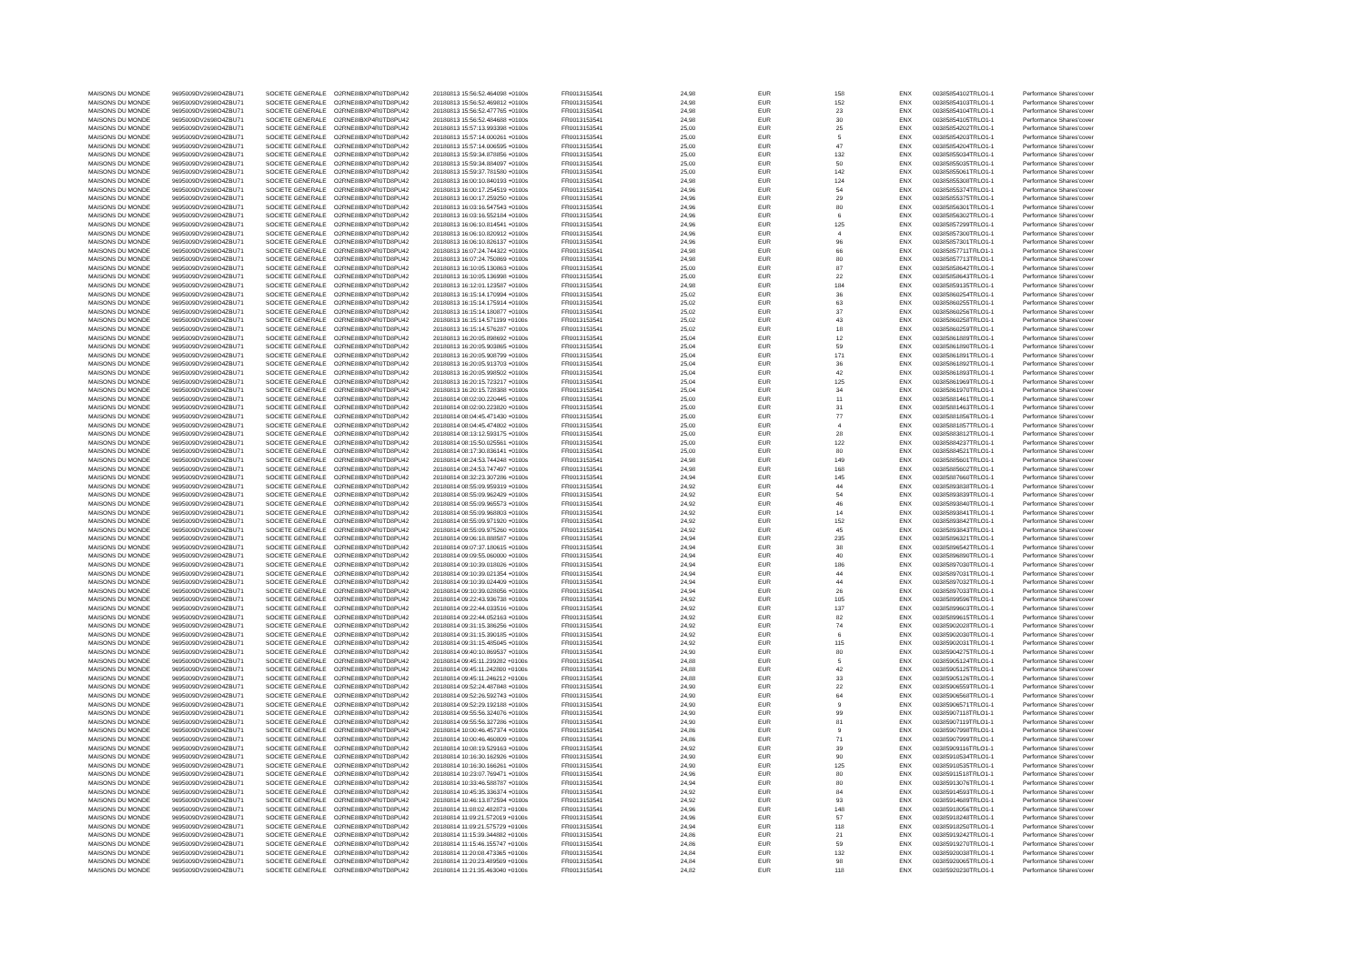| MAISONS DU MONDE | 9695009DV2698O4ZBU71 | SOCIETE GENERALE | O2RNE8IBXP4R0TD8PU42 | 20180813 15:56:52.464098 +0100s | FR0013153541 | 24,98 | EUR | 158 | ENX | 00385854102TRLO1-1 | Performance Shares'cover |
| MAISONS DU MONDE | 9695009DV2698O4ZBU71 | SOCIETE GENERALE | O2RNE8IBXP4R0TD8PU42 | 20180813 15:56:52.469812 +0100s | FR0013153541 | 24,98 | EUR | 152 | ENX | 00385854103TRLO1-1 | Performance Shares'cover |
| MAISONS DU MONDE | 9695009DV2698O4ZBU71 | SOCIETE GENERALE | O2RNE8IBXP4R0TD8PU42 | 20180813 15:56:52.477765 +0100s | FR0013153541 | 24,98 | EUR | 23 | ENX | 00385854104TRLO1-1 | Performance Shares'cover |
| MAISONS DU MONDE | 9695009DV2698O4ZBU71 | SOCIETE GENERALE | O2RNE8IBXP4R0TD8PU42 | 20180813 15:56:52.484688 +0100s | FR0013153541 | 24,98 | EUR | 30 | ENX | 00385854105TRLO1-1 | Performance Shares'cover |
| MAISONS DU MONDE | 9695009DV2698O4ZBU71 | SOCIETE GENERALE | O2RNE8IBXP4R0TD8PU42 | 20180813 15:57:13.993398 +0100s | FR0013153541 | 25,00 | EUR | 25 | ENX | 00385854202TRLO1-1 | Performance Shares'cover |
| MAISONS DU MONDE | 9695009DV2698O4ZBU71 | SOCIETE GENERALE | O2RNE8IBXP4R0TD8PU42 | 20180813 15:57:14.000261 +0100s | FR0013153541 | 25,00 | EUR | 5 | ENX | 00385854203TRLO1-1 | Performance Shares'cover |
| MAISONS DU MONDE | 9695009DV2698O4ZBU71 | SOCIETE GENERALE | O2RNE8IBXP4R0TD8PU42 | 20180813 15:57:14.006595 +0100s | FR0013153541 | 25,00 | EUR | 47 | ENX | 00385854204TRLO1-1 | Performance Shares'cover |
| MAISONS DU MONDE | 9695009DV2698O4ZBU71 | SOCIETE GENERALE | O2RNE8IBXP4R0TD8PU42 | 20180813 15:59:34.878856 +0100s | FR0013153541 | 25,00 | EUR | 132 | ENX | 00385855034TRLO1-1 | Performance Shares'cover |
| MAISONS DU MONDE | 9695009DV2698O4ZBU71 | SOCIETE GENERALE | O2RNE8IBXP4R0TD8PU42 | 20180813 15:59:34.884097 +0100s | FR0013153541 | 25,00 | EUR | 50 | ENX | 00385855035TRLO1-1 | Performance Shares'cover |
| MAISONS DU MONDE | 9695009DV2698O4ZBU71 | SOCIETE GENERALE | O2RNE8IBXP4R0TD8PU42 | 20180813 15:59:37.781580 +0100s | FR0013153541 | 25,00 | EUR | 142 | ENX | 00385855061TRLO1-1 | Performance Shares'cover |
| MAISONS DU MONDE | 9695009DV2698O4ZBU71 | SOCIETE GENERALE | O2RNE8IBXP4R0TD8PU42 | 20180813 16:00:10.840193 +0100s | FR0013153541 | 24,98 | EUR | 124 | ENX | 00385855308TRLO1-1 | Performance Shares'cover |
| MAISONS DU MONDE | 9695009DV2698O4ZBU71 | SOCIETE GENERALE | O2RNE8IBXP4R0TD8PU42 | 20180813 16:00:17.254519 +0100s | FR0013153541 | 24,96 | EUR | 54 | ENX | 00385855374TRLO1-1 | Performance Shares'cover |
| MAISONS DU MONDE | 9695009DV2698O4ZBU71 | SOCIETE GENERALE | O2RNE8IBXP4R0TD8PU42 | 20180813 16:00:17.259250 +0100s | FR0013153541 | 24,96 | EUR | 29 | ENX | 00385855375TRLO1-1 | Performance Shares'cover |
| MAISONS DU MONDE | 9695009DV2698O4ZBU71 | SOCIETE GENERALE | O2RNE8IBXP4R0TD8PU42 | 20180813 16:03:16.547543 +0100s | FR0013153541 | 24,96 | EUR | 80 | ENX | 00385856301TRLO1-1 | Performance Shares'cover |
| MAISONS DU MONDE | 9695009DV2698O4ZBU71 | SOCIETE GENERALE | O2RNE8IBXP4R0TD8PU42 | 20180813 16:03:16.552184 +0100s | FR0013153541 | 24,96 | EUR | 6 | ENX | 00385856302TRLO1-1 | Performance Shares'cover |
| MAISONS DU MONDE | 9695009DV2698O4ZBU71 | SOCIETE GENERALE | O2RNE8IBXP4R0TD8PU42 | 20180813 16:06:10.814541 +0100s | FR0013153541 | 24,96 | EUR | 125 | ENX | 00385857299TRLO1-1 | Performance Shares'cover |
| MAISONS DU MONDE | 9695009DV2698O4ZBU71 | SOCIETE GENERALE | O2RNE8IBXP4R0TD8PU42 | 20180813 16:06:10.820912 +0100s | FR0013153541 | 24,96 | EUR | 4 | ENX | 00385857300TRLO1-1 | Performance Shares'cover |
| MAISONS DU MONDE | 9695009DV2698O4ZBU71 | SOCIETE GENERALE | O2RNE8IBXP4R0TD8PU42 | 20180813 16:06:10.826137 +0100s | FR0013153541 | 24,96 | EUR | 96 | ENX | 00385857301TRLO1-1 | Performance Shares'cover |
| MAISONS DU MONDE | 9695009DV2698O4ZBU71 | SOCIETE GENERALE | O2RNE8IBXP4R0TD8PU42 | 20180813 16:07:24.744322 +0100s | FR0013153541 | 24,98 | EUR | 66 | ENX | 00385857711TRLO1-1 | Performance Shares'cover |
| MAISONS DU MONDE | 9695009DV2698O4ZBU71 | SOCIETE GENERALE | O2RNE8IBXP4R0TD8PU42 | 20180813 16:07:24.750869 +0100s | FR0013153541 | 24,98 | EUR | 80 | ENX | 00385857713TRLO1-1 | Performance Shares'cover |
| MAISONS DU MONDE | 9695009DV2698O4ZBU71 | SOCIETE GENERALE | O2RNE8IBXP4R0TD8PU42 | 20180813 16:10:05.130863 +0100s | FR0013153541 | 25,00 | EUR | 87 | ENX | 00385858642TRLO1-1 | Performance Shares'cover |
| MAISONS DU MONDE | 9695009DV2698O4ZBU71 | SOCIETE GENERALE | O2RNE8IBXP4R0TD8PU42 | 20180813 16:10:05.136998 +0100s | FR0013153541 | 25,00 | EUR | 22 | ENX | 00385858643TRLO1-1 | Performance Shares'cover |
| MAISONS DU MONDE | 9695009DV2698O4ZBU71 | SOCIETE GENERALE | O2RNE8IBXP4R0TD8PU42 | 20180813 16:12:01.123587 +0100s | FR0013153541 | 24,98 | EUR | 184 | ENX | 00385859135TRLO1-1 | Performance Shares'cover |
| MAISONS DU MONDE | 9695009DV2698O4ZBU71 | SOCIETE GENERALE | O2RNE8IBXP4R0TD8PU42 | 20180813 16:15:14.170994 +0100s | FR0013153541 | 25,02 | EUR | 36 | ENX | 00385860254TRLO1-1 | Performance Shares'cover |
| MAISONS DU MONDE | 9695009DV2698O4ZBU71 | SOCIETE GENERALE | O2RNE8IBXP4R0TD8PU42 | 20180813 16:15:14.175914 +0100s | FR0013153541 | 25,02 | EUR | 63 | ENX | 00385860255TRLO1-1 | Performance Shares'cover |
| MAISONS DU MONDE | 9695009DV2698O4ZBU71 | SOCIETE GENERALE | O2RNE8IBXP4R0TD8PU42 | 20180813 16:15:14.180877 +0100s | FR0013153541 | 25,02 | EUR | 37 | ENX | 00385860256TRLO1-1 | Performance Shares'cover |
| MAISONS DU MONDE | 9695009DV2698O4ZBU71 | SOCIETE GENERALE | O2RNE8IBXP4R0TD8PU42 | 20180813 16:15:14.571199 +0100s | FR0013153541 | 25,02 | EUR | 43 | ENX | 00385860258TRLO1-1 | Performance Shares'cover |
| MAISONS DU MONDE | 9695009DV2698O4ZBU71 | SOCIETE GENERALE | O2RNE8IBXP4R0TD8PU42 | 20180813 16:15:14.576287 +0100s | FR0013153541 | 25,02 | EUR | 18 | ENX | 00385860259TRLO1-1 | Performance Shares'cover |
| MAISONS DU MONDE | 9695009DV2698O4ZBU71 | SOCIETE GENERALE | O2RNE8IBXP4R0TD8PU42 | 20180813 16:20:05.898692 +0100s | FR0013153541 | 25,04 | EUR | 12 | ENX | 00385861889TRLO1-1 | Performance Shares'cover |
| MAISONS DU MONDE | 9695009DV2698O4ZBU71 | SOCIETE GENERALE | O2RNE8IBXP4R0TD8PU42 | 20180813 16:20:05.903865 +0100s | FR0013153541 | 25,04 | EUR | 59 | ENX | 00385861890TRLO1-1 | Performance Shares'cover |
| MAISONS DU MONDE | 9695009DV2698O4ZBU71 | SOCIETE GENERALE | O2RNE8IBXP4R0TD8PU42 | 20180813 16:20:05.908799 +0100s | FR0013153541 | 25,04 | EUR | 171 | ENX | 00385861891TRLO1-1 | Performance Shares'cover |
| MAISONS DU MONDE | 9695009DV2698O4ZBU71 | SOCIETE GENERALE | O2RNE8IBXP4R0TD8PU42 | 20180813 16:20:05.913703 +0100s | FR0013153541 | 25,04 | EUR | 36 | ENX | 00385861892TRLO1-1 | Performance Shares'cover |
| MAISONS DU MONDE | 9695009DV2698O4ZBU71 | SOCIETE GENERALE | O2RNE8IBXP4R0TD8PU42 | 20180813 16:20:05.998502 +0100s | FR0013153541 | 25,04 | EUR | 42 | ENX | 00385861893TRLO1-1 | Performance Shares'cover |
| MAISONS DU MONDE | 9695009DV2698O4ZBU71 | SOCIETE GENERALE | O2RNE8IBXP4R0TD8PU42 | 20180813 16:20:15.723217 +0100s | FR0013153541 | 25,04 | EUR | 125 | ENX | 00385861969TRLO1-1 | Performance Shares'cover |
| MAISONS DU MONDE | 9695009DV2698O4ZBU71 | SOCIETE GENERALE | O2RNE8IBXP4R0TD8PU42 | 20180813 16:20:15.728388 +0100s | FR0013153541 | 25,04 | EUR | 34 | ENX | 00385861970TRLO1-1 | Performance Shares'cover |
| MAISONS DU MONDE | 9695009DV2698O4ZBU71 | SOCIETE GENERALE | O2RNE8IBXP4R0TD8PU42 | 20180814 08:02:00.220445 +0100s | FR0013153541 | 25,00 | EUR | 11 | ENX | 00385881461TRLO1-1 | Performance Shares'cover |
| MAISONS DU MONDE | 9695009DV2698O4ZBU71 | SOCIETE GENERALE | O2RNE8IBXP4R0TD8PU42 | 20180814 08:02:00.223820 +0100s | FR0013153541 | 25,00 | EUR | 31 | ENX | 00385881463TRLO1-1 | Performance Shares'cover |
| MAISONS DU MONDE | 9695009DV2698O4ZBU71 | SOCIETE GENERALE | O2RNE8IBXP4R0TD8PU42 | 20180814 08:04:45.471430 +0100s | FR0013153541 | 25,00 | EUR | 77 | ENX | 00385881856TRLO1-1 | Performance Shares'cover |
| MAISONS DU MONDE | 9695009DV2698O4ZBU71 | SOCIETE GENERALE | O2RNE8IBXP4R0TD8PU42 | 20180814 08:04:45.474802 +0100s | FR0013153541 | 25,00 | EUR | 4 | ENX | 00385881857TRLO1-1 | Performance Shares'cover |
| MAISONS DU MONDE | 9695009DV2698O4ZBU71 | SOCIETE GENERALE | O2RNE8IBXP4R0TD8PU42 | 20180814 08:13:12.593175 +0100s | FR0013153541 | 25,00 | EUR | 28 | ENX | 00385883812TRLO1-1 | Performance Shares'cover |
| MAISONS DU MONDE | 9695009DV2698O4ZBU71 | SOCIETE GENERALE | O2RNE8IBXP4R0TD8PU42 | 20180814 08:15:50.025561 +0100s | FR0013153541 | 25,00 | EUR | 122 | ENX | 00385884237TRLO1-1 | Performance Shares'cover |
| MAISONS DU MONDE | 9695009DV2698O4ZBU71 | SOCIETE GENERALE | O2RNE8IBXP4R0TD8PU42 | 20180814 08:17:30.836141 +0100s | FR0013153541 | 25,00 | EUR | 80 | ENX | 00385884521TRLO1-1 | Performance Shares'cover |
| MAISONS DU MONDE | 9695009DV2698O4ZBU71 | SOCIETE GENERALE | O2RNE8IBXP4R0TD8PU42 | 20180814 08:24:53.744248 +0100s | FR0013153541 | 24,98 | EUR | 149 | ENX | 00385885601TRLO1-1 | Performance Shares'cover |
| MAISONS DU MONDE | 9695009DV2698O4ZBU71 | SOCIETE GENERALE | O2RNE8IBXP4R0TD8PU42 | 20180814 08:24:53.747497 +0100s | FR0013153541 | 24,98 | EUR | 168 | ENX | 00385885602TRLO1-1 | Performance Shares'cover |
| MAISONS DU MONDE | 9695009DV2698O4ZBU71 | SOCIETE GENERALE | O2RNE8IBXP4R0TD8PU42 | 20180814 08:32:23.307286 +0100s | FR0013153541 | 24,94 | EUR | 145 | ENX | 00385887660TRLO1-1 | Performance Shares'cover |
| MAISONS DU MONDE | 9695009DV2698O4ZBU71 | SOCIETE GENERALE | O2RNE8IBXP4R0TD8PU42 | 20180814 08:55:09.959319 +0100s | FR0013153541 | 24,92 | EUR | 44 | ENX | 00385893838TRLO1-1 | Performance Shares'cover |
| MAISONS DU MONDE | 9695009DV2698O4ZBU71 | SOCIETE GENERALE | O2RNE8IBXP4R0TD8PU42 | 20180814 08:55:09.962429 +0100s | FR0013153541 | 24,92 | EUR | 54 | ENX | 00385893839TRLO1-1 | Performance Shares'cover |
| MAISONS DU MONDE | 9695009DV2698O4ZBU71 | SOCIETE GENERALE | O2RNE8IBXP4R0TD8PU42 | 20180814 08:55:09.965573 +0100s | FR0013153541 | 24,92 | EUR | 46 | ENX | 00385893840TRLO1-1 | Performance Shares'cover |
| MAISONS DU MONDE | 9695009DV2698O4ZBU71 | SOCIETE GENERALE | O2RNE8IBXP4R0TD8PU42 | 20180814 08:55:09.968803 +0100s | FR0013153541 | 24,92 | EUR | 14 | ENX | 00385893841TRLO1-1 | Performance Shares'cover |
| MAISONS DU MONDE | 9695009DV2698O4ZBU71 | SOCIETE GENERALE | O2RNE8IBXP4R0TD8PU42 | 20180814 08:55:09.971920 +0100s | FR0013153541 | 24,92 | EUR | 152 | ENX | 00385893842TRLO1-1 | Performance Shares'cover |
| MAISONS DU MONDE | 9695009DV2698O4ZBU71 | SOCIETE GENERALE | O2RNE8IBXP4R0TD8PU42 | 20180814 08:55:09.975260 +0100s | FR0013153541 | 24,92 | EUR | 45 | ENX | 00385893843TRLO1-1 | Performance Shares'cover |
| MAISONS DU MONDE | 9695009DV2698O4ZBU71 | SOCIETE GENERALE | O2RNE8IBXP4R0TD8PU42 | 20180814 09:06:18.888587 +0100s | FR0013153541 | 24,94 | EUR | 235 | ENX | 00385896321TRLO1-1 | Performance Shares'cover |
| MAISONS DU MONDE | 9695009DV2698O4ZBU71 | SOCIETE GENERALE | O2RNE8IBXP4R0TD8PU42 | 20180814 09:07:37.180615 +0100s | FR0013153541 | 24,94 | EUR | 38 | ENX | 00385896542TRLO1-1 | Performance Shares'cover |
| MAISONS DU MONDE | 9695009DV2698O4ZBU71 | SOCIETE GENERALE | O2RNE8IBXP4R0TD8PU42 | 20180814 09:09:55.060000 +0100s | FR0013153541 | 24,94 | EUR | 40 | ENX | 00385896890TRLO1-1 | Performance Shares'cover |
| MAISONS DU MONDE | 9695009DV2698O4ZBU71 | SOCIETE GENERALE | O2RNE8IBXP4R0TD8PU42 | 20180814 09:10:39.018026 +0100s | FR0013153541 | 24,94 | EUR | 186 | ENX | 00385897030TRLO1-1 | Performance Shares'cover |
| MAISONS DU MONDE | 9695009DV2698O4ZBU71 | SOCIETE GENERALE | O2RNE8IBXP4R0TD8PU42 | 20180814 09:10:39.021354 +0100s | FR0013153541 | 24,94 | EUR | 44 | ENX | 00385897031TRLO1-1 | Performance Shares'cover |
| MAISONS DU MONDE | 9695009DV2698O4ZBU71 | SOCIETE GENERALE | O2RNE8IBXP4R0TD8PU42 | 20180814 09:10:39.024409 +0100s | FR0013153541 | 24,94 | EUR | 44 | ENX | 00385897032TRLO1-1 | Performance Shares'cover |
| MAISONS DU MONDE | 9695009DV2698O4ZBU71 | SOCIETE GENERALE | O2RNE8IBXP4R0TD8PU42 | 20180814 09:10:39.028056 +0100s | FR0013153541 | 24,94 | EUR | 26 | ENX | 00385897033TRLO1-1 | Performance Shares'cover |
| MAISONS DU MONDE | 9695009DV2698O4ZBU71 | SOCIETE GENERALE | O2RNE8IBXP4R0TD8PU42 | 20180814 09:22:43.936738 +0100s | FR0013153541 | 24,92 | EUR | 105 | ENX | 00385899596TRLO1-1 | Performance Shares'cover |
| MAISONS DU MONDE | 9695009DV2698O4ZBU71 | SOCIETE GENERALE | O2RNE8IBXP4R0TD8PU42 | 20180814 09:22:44.033516 +0100s | FR0013153541 | 24,92 | EUR | 137 | ENX | 00385899603TRLO1-1 | Performance Shares'cover |
| MAISONS DU MONDE | 9695009DV2698O4ZBU71 | SOCIETE GENERALE | O2RNE8IBXP4R0TD8PU42 | 20180814 09:22:44.052163 +0100s | FR0013153541 | 24,92 | EUR | 82 | ENX | 00385899615TRLO1-1 | Performance Shares'cover |
| MAISONS DU MONDE | 9695009DV2698O4ZBU71 | SOCIETE GENERALE | O2RNE8IBXP4R0TD8PU42 | 20180814 09:31:15.386256 +0100s | FR0013153541 | 24,92 | EUR | 74 | ENX | 00385902028TRLO1-1 | Performance Shares'cover |
| MAISONS DU MONDE | 9695009DV2698O4ZBU71 | SOCIETE GENERALE | O2RNE8IBXP4R0TD8PU42 | 20180814 09:31:15.390185 +0100s | FR0013153541 | 24,92 | EUR | 6 | ENX | 00385902030TRLO1-1 | Performance Shares'cover |
| MAISONS DU MONDE | 9695009DV2698O4ZBU71 | SOCIETE GENERALE | O2RNE8IBXP4R0TD8PU42 | 20180814 09:31:15.485045 +0100s | FR0013153541 | 24,92 | EUR | 115 | ENX | 00385902031TRLO1-1 | Performance Shares'cover |
| MAISONS DU MONDE | 9695009DV2698O4ZBU71 | SOCIETE GENERALE | O2RNE8IBXP4R0TD8PU42 | 20180814 09:40:10.869537 +0100s | FR0013153541 | 24,90 | EUR | 80 | ENX | 00385904275TRLO1-1 | Performance Shares'cover |
| MAISONS DU MONDE | 9695009DV2698O4ZBU71 | SOCIETE GENERALE | O2RNE8IBXP4R0TD8PU42 | 20180814 09:45:11.239282 +0100s | FR0013153541 | 24,88 | EUR | 5 | ENX | 00385905124TRLO1-1 | Performance Shares'cover |
| MAISONS DU MONDE | 9695009DV2698O4ZBU71 | SOCIETE GENERALE | O2RNE8IBXP4R0TD8PU42 | 20180814 09:45:11.242800 +0100s | FR0013153541 | 24,88 | EUR | 42 | ENX | 00385905125TRLO1-1 | Performance Shares'cover |
| MAISONS DU MONDE | 9695009DV2698O4ZBU71 | SOCIETE GENERALE | O2RNE8IBXP4R0TD8PU42 | 20180814 09:45:11.246212 +0100s | FR0013153541 | 24,88 | EUR | 33 | ENX | 00385905126TRLO1-1 | Performance Shares'cover |
| MAISONS DU MONDE | 9695009DV2698O4ZBU71 | SOCIETE GENERALE | O2RNE8IBXP4R0TD8PU42 | 20180814 09:52:24.487848 +0100s | FR0013153541 | 24,90 | EUR | 22 | ENX | 00385906559TRLO1-1 | Performance Shares'cover |
| MAISONS DU MONDE | 9695009DV2698O4ZBU71 | SOCIETE GENERALE | O2RNE8IBXP4R0TD8PU42 | 20180814 09:52:26.592743 +0100s | FR0013153541 | 24,90 | EUR | 64 | ENX | 00385906568TRLO1-1 | Performance Shares'cover |
| MAISONS DU MONDE | 9695009DV2698O4ZBU71 | SOCIETE GENERALE | O2RNE8IBXP4R0TD8PU42 | 20180814 09:52:29.192188 +0100s | FR0013153541 | 24,90 | EUR | 9 | ENX | 00385906571TRLO1-1 | Performance Shares'cover |
| MAISONS DU MONDE | 9695009DV2698O4ZBU71 | SOCIETE GENERALE | O2RNE8IBXP4R0TD8PU42 | 20180814 09:55:56.324076 +0100s | FR0013153541 | 24,90 | EUR | 99 | ENX | 00385907118TRLO1-1 | Performance Shares'cover |
| MAISONS DU MONDE | 9695009DV2698O4ZBU71 | SOCIETE GENERALE | O2RNE8IBXP4R0TD8PU42 | 20180814 09:55:56.327286 +0100s | FR0013153541 | 24,90 | EUR | 81 | ENX | 00385907119TRLO1-1 | Performance Shares'cover |
| MAISONS DU MONDE | 9695009DV2698O4ZBU71 | SOCIETE GENERALE | O2RNE8IBXP4R0TD8PU42 | 20180814 10:00:46.457374 +0100s | FR0013153541 | 24,86 | EUR | 9 | ENX | 00385907998TRLO1-1 | Performance Shares'cover |
| MAISONS DU MONDE | 9695009DV2698O4ZBU71 | SOCIETE GENERALE | O2RNE8IBXP4R0TD8PU42 | 20180814 10:00:46.460809 +0100s | FR0013153541 | 24,86 | EUR | 71 | ENX | 00385907999TRLO1-1 | Performance Shares'cover |
| MAISONS DU MONDE | 9695009DV2698O4ZBU71 | SOCIETE GENERALE | O2RNE8IBXP4R0TD8PU42 | 20180814 10:08:19.529163 +0100s | FR0013153541 | 24,92 | EUR | 39 | ENX | 00385909116TRLO1-1 | Performance Shares'cover |
| MAISONS DU MONDE | 9695009DV2698O4ZBU71 | SOCIETE GENERALE | O2RNE8IBXP4R0TD8PU42 | 20180814 10:16:30.162926 +0100s | FR0013153541 | 24,90 | EUR | 90 | ENX | 00385910534TRLO1-1 | Performance Shares'cover |
| MAISONS DU MONDE | 9695009DV2698O4ZBU71 | SOCIETE GENERALE | O2RNE8IBXP4R0TD8PU42 | 20180814 10:16:30.166261 +0100s | FR0013153541 | 24,90 | EUR | 125 | ENX | 00385910535TRLO1-1 | Performance Shares'cover |
| MAISONS DU MONDE | 9695009DV2698O4ZBU71 | SOCIETE GENERALE | O2RNE8IBXP4R0TD8PU42 | 20180814 10:23:07.769471 +0100s | FR0013153541 | 24,96 | EUR | 80 | ENX | 00385911518TRLO1-1 | Performance Shares'cover |
| MAISONS DU MONDE | 9695009DV2698O4ZBU71 | SOCIETE GENERALE | O2RNE8IBXP4R0TD8PU42 | 20180814 10:33:46.588787 +0100s | FR0013153541 | 24,94 | EUR | 80 | ENX | 00385913076TRLO1-1 | Performance Shares'cover |
| MAISONS DU MONDE | 9695009DV2698O4ZBU71 | SOCIETE GENERALE | O2RNE8IBXP4R0TD8PU42 | 20180814 10:45:35.336374 +0100s | FR0013153541 | 24,92 | EUR | 84 | ENX | 00385914593TRLO1-1 | Performance Shares'cover |
| MAISONS DU MONDE | 9695009DV2698O4ZBU71 | SOCIETE GENERALE | O2RNE8IBXP4R0TD8PU42 | 20180814 10:46:13.872594 +0100s | FR0013153541 | 24,92 | EUR | 93 | ENX | 00385914689TRLO1-1 | Performance Shares'cover |
| MAISONS DU MONDE | 9695009DV2698O4ZBU71 | SOCIETE GENERALE | O2RNE8IBXP4R0TD8PU42 | 20180814 11:08:02.482873 +0100s | FR0013153541 | 24,96 | EUR | 148 | ENX | 00385918056TRLO1-1 | Performance Shares'cover |
| MAISONS DU MONDE | 9695009DV2698O4ZBU71 | SOCIETE GENERALE | O2RNE8IBXP4R0TD8PU42 | 20180814 11:09:21.572019 +0100s | FR0013153541 | 24,96 | EUR | 57 | ENX | 00385918248TRLO1-1 | Performance Shares'cover |
| MAISONS DU MONDE | 9695009DV2698O4ZBU71 | SOCIETE GENERALE | O2RNE8IBXP4R0TD8PU42 | 20180814 11:09:21.575729 +0100s | FR0013153541 | 24,94 | EUR | 118 | ENX | 00385918250TRLO1-1 | Performance Shares'cover |
| MAISONS DU MONDE | 9695009DV2698O4ZBU71 | SOCIETE GENERALE | O2RNE8IBXP4R0TD8PU42 | 20180814 11:15:39.344882 +0100s | FR0013153541 | 24,86 | EUR | 21 | ENX | 00385919242TRLO1-1 | Performance Shares'cover |
| MAISONS DU MONDE | 9695009DV2698O4ZBU71 | SOCIETE GENERALE | O2RNE8IBXP4R0TD8PU42 | 20180814 11:15:46.155747 +0100s | FR0013153541 | 24,86 | EUR | 59 | ENX | 00385919270TRLO1-1 | Performance Shares'cover |
| MAISONS DU MONDE | 9695009DV2698O4ZBU71 | SOCIETE GENERALE | O2RNE8IBXP4R0TD8PU42 | 20180814 11:20:08.473365 +0100s | FR0013153541 | 24,84 | EUR | 132 | ENX | 00385920038TRLO1-1 | Performance Shares'cover |
| MAISONS DU MONDE | 9695009DV2698O4ZBU71 | SOCIETE GENERALE | O2RNE8IBXP4R0TD8PU42 | 20180814 11:20:23.489509 +0100s | FR0013153541 | 24,84 | EUR | 98 | ENX | 00385920065TRLO1-1 | Performance Shares'cover |
| MAISONS DU MONDE | 9695009DV2698O4ZBU71 | SOCIETE GENERALE | O2RNE8IBXP4R0TD8PU42 | 20180814 11:21:35.463040 +0100s | FR0013153541 | 24,82 | EUR | 118 | ENX | 00385920230TRLO1-1 | Performance Shares'cover |